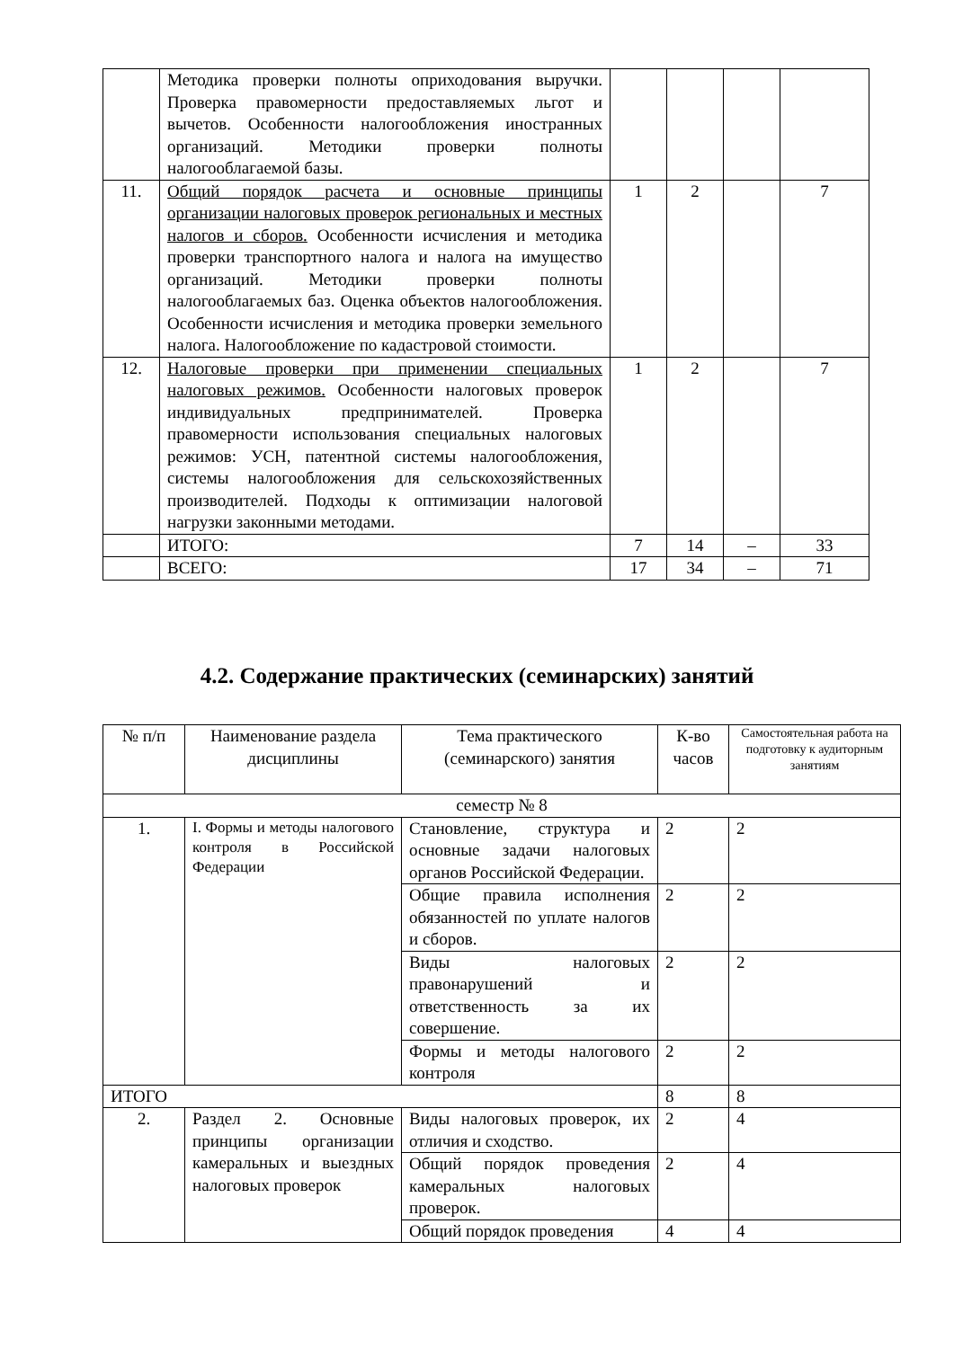| | Методика проверки полноты оприходования выручки. Проверка правомерности предоставляемых льгот и вычетов. Особенности налогообложения иностранных организаций. Методики проверки полноты налогооблагаемой базы. | | | | |
| 11. | Общий порядок расчета и основные принципы организации налоговых проверок региональных и местных налогов и сборов. Особенности исчисления и методика проверки транспортного налога и налога на имущество организаций. Методики проверки полноты налогооблагаемых баз. Оценка объектов налогообложения. Особенности исчисления и методика проверки земельного налога. Налогообложение по кадастровой стоимости. | 1 | 2 | | 7 |
| 12. | Налоговые проверки при применении специальных налоговых режимов. Особенности налоговых проверок индивидуальных предпринимателей. Проверка правомерности использования специальных налоговых режимов: УСН, патентной системы налогообложения, системы налогообложения для сельскохозяйственных производителей. Подходы к оптимизации налоговой нагрузки законными методами. | 1 | 2 | | 7 |
| | ИТОГО: | 7 | 14 | – | 33 |
| | ВСЕГО: | 17 | 34 | – | 71 |
4.2. Содержание практических (семинарских) занятий
| № п/п | Наименование раздела дисциплины | Тема практического (семинарского) занятия | К-во часов | Самостоятельная работа на подготовку к аудиторным занятиям |
| --- | --- | --- | --- | --- |
| семестр № 8 | | | | |
| 1. | I. Формы и методы налогового контроля в Российской Федерации | Становление, структура и основные задачи налоговых органов Российской Федерации. | 2 | 2 |
| | | Общие правила исполнения обязанностей по уплате налогов и сборов. | 2 | 2 |
| | | Виды налоговых правонарушений и ответственность за их совершение. | 2 | 2 |
| | | Формы и методы налогового контроля | 2 | 2 |
| ИТОГО | | | 8 | 8 |
| 2. | Раздел 2. Основные принципы организации камеральных и выездных налоговых проверок | Виды налоговых проверок, их отличия и сходство. | 2 | 4 |
| | | Общий порядок проведения камеральных налоговых проверок. | 2 | 4 |
| | | Общий порядок проведения | 4 | 4 |